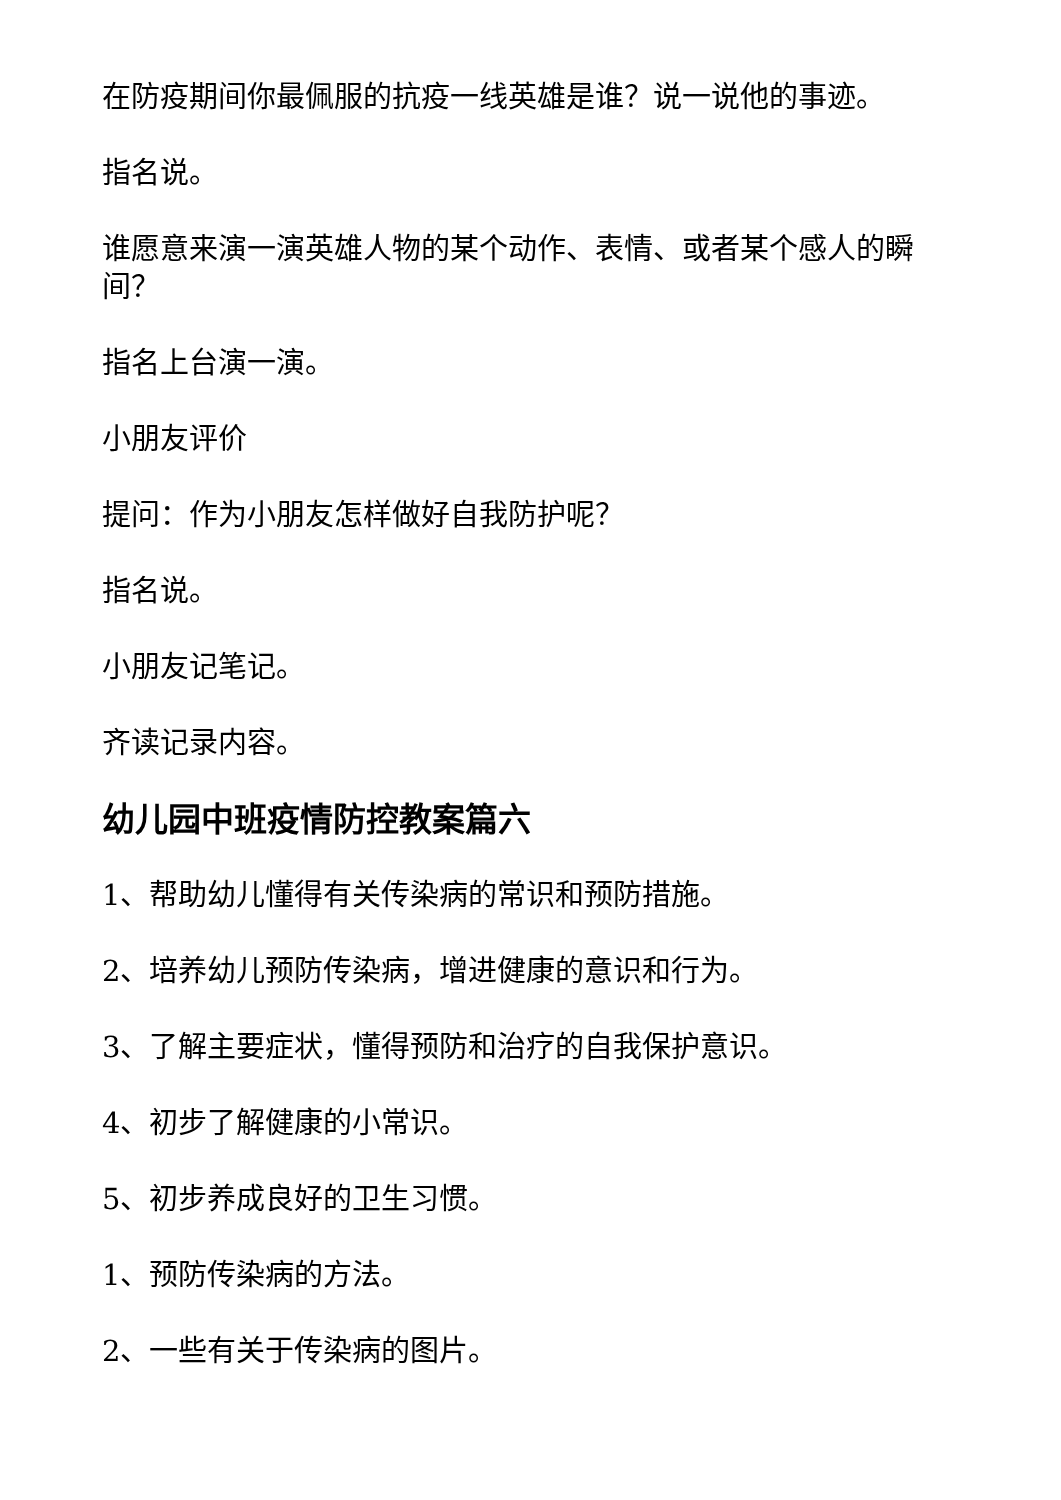在防疫期间你最佩服的抗疫一线英雄是谁？说一说他的事迹。
指名说。
谁愿意来演一演英雄人物的某个动作、表情、或者某个感人的瞬间？
指名上台演一演。
小朋友评价
提问：作为小朋友怎样做好自我防护呢？
指名说。
小朋友记笔记。
齐读记录内容。
幼儿园中班疫情防控教案篇六
1、帮助幼儿懂得有关传染病的常识和预防措施。
2、培养幼儿预防传染病，增进健康的意识和行为。
3、了解主要症状，懂得预防和治疗的自我保护意识。
4、初步了解健康的小常识。
5、初步养成良好的卫生习惯。
1、预防传染病的方法。
2、一些有关于传染病的图片。